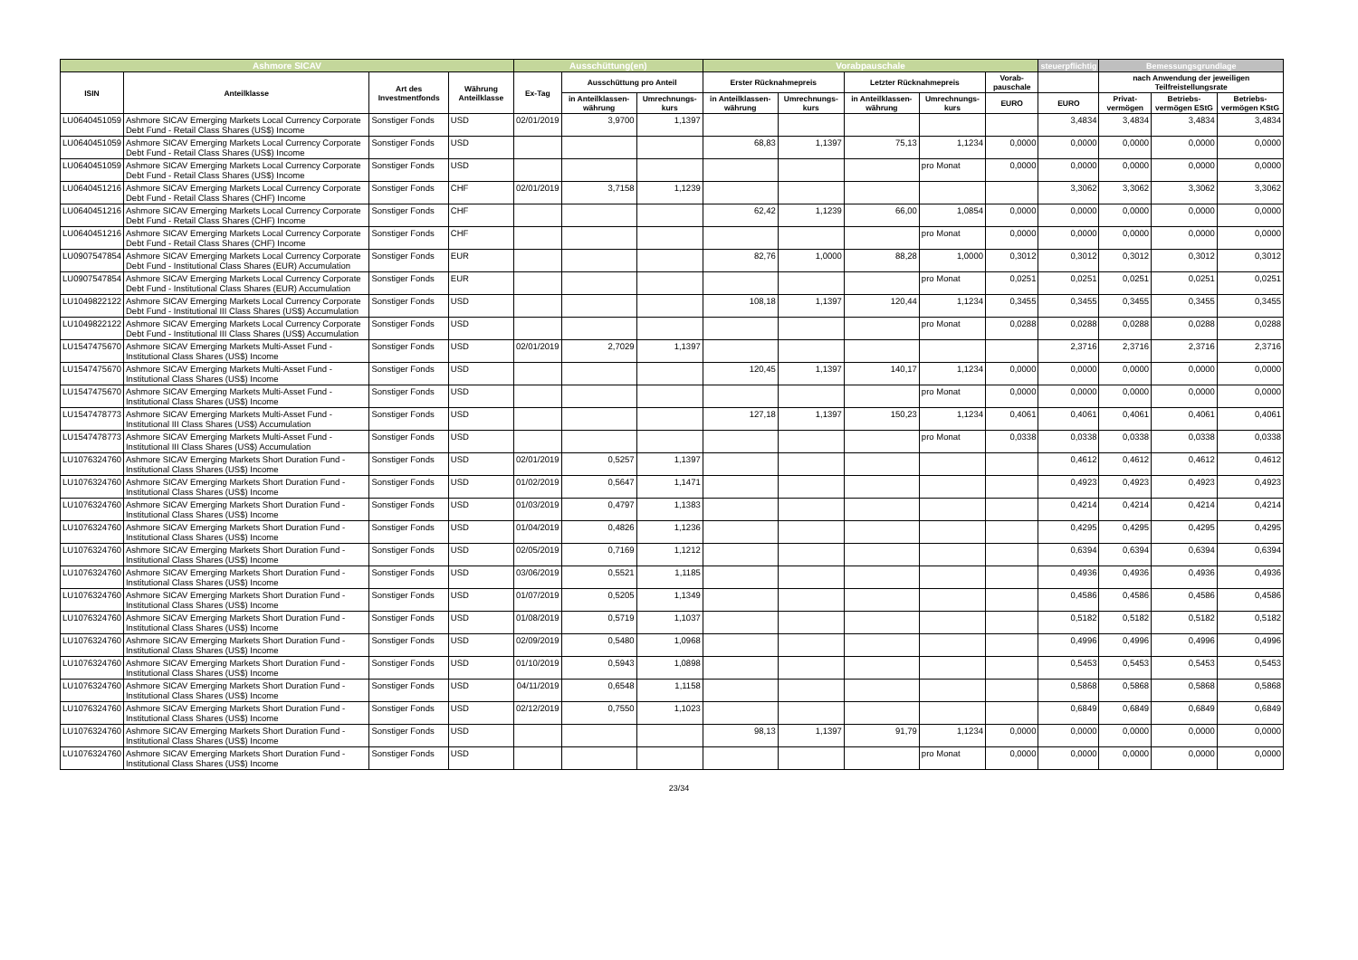| Ashmore SICAV | | | | Ausschüttung(en) | | | Vorabpauschale | | | | | steuerpflichtig | Bemessungsgrundlage | | |
| --- | --- | --- | --- | --- | --- | --- | --- | --- | --- | --- | --- | --- | --- | --- | --- |
| ISIN | Anteilklasse | Art des Investmentfonds | Währung Anteilklasse | Ex-Tag | Ausschüttung pro Anteil | | Erster Rücknahmepreis | | Letzter Rücknahmepreis | | Vorab-pauschale | | nach Anwendung der jeweiligen Teilfreistellungsrate | | |
| | | | | | in Anteilklassen-währung | Umrechnungs-kurs | in Anteilklassen-währung | Umrechnungs-kurs | in Anteilklassen-währung | Umrechnungs-kurs | EURO | EURO | Privat-vermögen | Betriebs-vermögen EStG | Betriebs-vermögen KStG |
| LU0640451059 | Ashmore SICAV Emerging Markets Local Currency Corporate Debt Fund - Retail Class Shares (US$) Income | Sonstiger Fonds | USD | 02/01/2019 | 3,9700 | 1,1397 | | | | | | 3,4834 | 3,4834 | 3,4834 | 3,4834 |
| LU0640451059 | Ashmore SICAV Emerging Markets Local Currency Corporate Debt Fund - Retail Class Shares (US$) Income | Sonstiger Fonds | USD | | | | 68,83 | 1,1397 | 75,13 | 1,1234 | 0,0000 | 0,0000 | 0,0000 | 0,0000 | 0,0000 |
| LU0640451059 | Ashmore SICAV Emerging Markets Local Currency Corporate Debt Fund - Retail Class Shares (US$) Income | Sonstiger Fonds | USD | | | | | | | pro Monat | 0,0000 | 0,0000 | 0,0000 | 0,0000 | 0,0000 |
| LU0640451216 | Ashmore SICAV Emerging Markets Local Currency Corporate Debt Fund - Retail Class Shares (CHF) Income | Sonstiger Fonds | CHF | 02/01/2019 | 3,7158 | 1,1239 | | | | | | 3,3062 | 3,3062 | 3,3062 | 3,3062 |
| LU0640451216 | Ashmore SICAV Emerging Markets Local Currency Corporate Debt Fund - Retail Class Shares (CHF) Income | Sonstiger Fonds | CHF | | | | 62,42 | 1,1239 | 66,00 | 1,0854 | 0,0000 | 0,0000 | 0,0000 | 0,0000 | 0,0000 |
| LU0640451216 | Ashmore SICAV Emerging Markets Local Currency Corporate Debt Fund - Retail Class Shares (CHF) Income | Sonstiger Fonds | CHF | | | | | | | pro Monat | 0,0000 | 0,0000 | 0,0000 | 0,0000 | 0,0000 |
| LU0907547854 | Ashmore SICAV Emerging Markets Local Currency Corporate Debt Fund - Institutional Class Shares (EUR) Accumulation | Sonstiger Fonds | EUR | | | | 82,76 | 1,0000 | 88,28 | 1,0000 | 0,3012 | 0,3012 | 0,3012 | 0,3012 | 0,3012 |
| LU0907547854 | Ashmore SICAV Emerging Markets Local Currency Corporate Debt Fund - Institutional Class Shares (EUR) Accumulation | Sonstiger Fonds | EUR | | | | | | | pro Monat | 0,0251 | 0,0251 | 0,0251 | 0,0251 | 0,0251 |
| LU1049822122 | Ashmore SICAV Emerging Markets Local Currency Corporate Debt Fund - Institutional III Class Shares (US$) Accumulation | Sonstiger Fonds | USD | | | | 108,18 | 1,1397 | 120,44 | 1,1234 | 0,3455 | 0,3455 | 0,3455 | 0,3455 | 0,3455 |
| LU1049822122 | Ashmore SICAV Emerging Markets Local Currency Corporate Debt Fund - Institutional III Class Shares (US$) Accumulation | Sonstiger Fonds | USD | | | | | | | pro Monat | 0,0288 | 0,0288 | 0,0288 | 0,0288 | 0,0288 |
| LU1547475670 | Ashmore SICAV Emerging Markets Multi-Asset Fund - Institutional Class Shares (US$) Income | Sonstiger Fonds | USD | 02/01/2019 | 2,7029 | 1,1397 | | | | | | 2,3716 | 2,3716 | 2,3716 | 2,3716 |
| LU1547475670 | Ashmore SICAV Emerging Markets Multi-Asset Fund - Institutional Class Shares (US$) Income | Sonstiger Fonds | USD | | | | 120,45 | 1,1397 | 140,17 | 1,1234 | 0,0000 | 0,0000 | 0,0000 | 0,0000 | 0,0000 |
| LU1547475670 | Ashmore SICAV Emerging Markets Multi-Asset Fund - Institutional Class Shares (US$) Income | Sonstiger Fonds | USD | | | | | | | pro Monat | 0,0000 | 0,0000 | 0,0000 | 0,0000 | 0,0000 |
| LU1547478773 | Ashmore SICAV Emerging Markets Multi-Asset Fund - Institutional III Class Shares (US$) Accumulation | Sonstiger Fonds | USD | | | | 127,18 | 1,1397 | 150,23 | 1,1234 | 0,4061 | 0,4061 | 0,4061 | 0,4061 | 0,4061 |
| LU1547478773 | Ashmore SICAV Emerging Markets Multi-Asset Fund - Institutional III Class Shares (US$) Accumulation | Sonstiger Fonds | USD | | | | | | | pro Monat | 0,0338 | 0,0338 | 0,0338 | 0,0338 | 0,0338 |
| LU1076324760 | Ashmore SICAV Emerging Markets Short Duration Fund - Institutional Class Shares (US$) Income | Sonstiger Fonds | USD | 02/01/2019 | 0,5257 | 1,1397 | | | | | | 0,4612 | 0,4612 | 0,4612 | 0,4612 |
| LU1076324760 | Ashmore SICAV Emerging Markets Short Duration Fund - Institutional Class Shares (US$) Income | Sonstiger Fonds | USD | 01/02/2019 | 0,5647 | 1,1471 | | | | | | 0,4923 | 0,4923 | 0,4923 | 0,4923 |
| LU1076324760 | Ashmore SICAV Emerging Markets Short Duration Fund - Institutional Class Shares (US$) Income | Sonstiger Fonds | USD | 01/03/2019 | 0,4797 | 1,1383 | | | | | | 0,4214 | 0,4214 | 0,4214 | 0,4214 |
| LU1076324760 | Ashmore SICAV Emerging Markets Short Duration Fund - Institutional Class Shares (US$) Income | Sonstiger Fonds | USD | 01/04/2019 | 0,4826 | 1,1236 | | | | | | 0,4295 | 0,4295 | 0,4295 | 0,4295 |
| LU1076324760 | Ashmore SICAV Emerging Markets Short Duration Fund - Institutional Class Shares (US$) Income | Sonstiger Fonds | USD | 02/05/2019 | 0,7169 | 1,1212 | | | | | | 0,6394 | 0,6394 | 0,6394 | 0,6394 |
| LU1076324760 | Ashmore SICAV Emerging Markets Short Duration Fund - Institutional Class Shares (US$) Income | Sonstiger Fonds | USD | 03/06/2019 | 0,5521 | 1,1185 | | | | | | 0,4936 | 0,4936 | 0,4936 | 0,4936 |
| LU1076324760 | Ashmore SICAV Emerging Markets Short Duration Fund - Institutional Class Shares (US$) Income | Sonstiger Fonds | USD | 01/07/2019 | 0,5205 | 1,1349 | | | | | | 0,4586 | 0,4586 | 0,4586 | 0,4586 |
| LU1076324760 | Ashmore SICAV Emerging Markets Short Duration Fund - Institutional Class Shares (US$) Income | Sonstiger Fonds | USD | 01/08/2019 | 0,5719 | 1,1037 | | | | | | 0,5182 | 0,5182 | 0,5182 | 0,5182 |
| LU1076324760 | Ashmore SICAV Emerging Markets Short Duration Fund - Institutional Class Shares (US$) Income | Sonstiger Fonds | USD | 02/09/2019 | 0,5480 | 1,0968 | | | | | | 0,4996 | 0,4996 | 0,4996 | 0,4996 |
| LU1076324760 | Ashmore SICAV Emerging Markets Short Duration Fund - Institutional Class Shares (US$) Income | Sonstiger Fonds | USD | 01/10/2019 | 0,5943 | 1,0898 | | | | | | 0,5453 | 0,5453 | 0,5453 | 0,5453 |
| LU1076324760 | Ashmore SICAV Emerging Markets Short Duration Fund - Institutional Class Shares (US$) Income | Sonstiger Fonds | USD | 04/11/2019 | 0,6548 | 1,1158 | | | | | | 0,5868 | 0,5868 | 0,5868 | 0,5868 |
| LU1076324760 | Ashmore SICAV Emerging Markets Short Duration Fund - Institutional Class Shares (US$) Income | Sonstiger Fonds | USD | 02/12/2019 | 0,7550 | 1,1023 | | | | | | 0,6849 | 0,6849 | 0,6849 | 0,6849 |
| LU1076324760 | Ashmore SICAV Emerging Markets Short Duration Fund - Institutional Class Shares (US$) Income | Sonstiger Fonds | USD | | | | 98,13 | 1,1397 | 91,79 | 1,1234 | 0,0000 | 0,0000 | 0,0000 | 0,0000 | 0,0000 |
| LU1076324760 | Ashmore SICAV Emerging Markets Short Duration Fund - Institutional Class Shares (US$) Income | Sonstiger Fonds | USD | | | | | | | pro Monat | 0,0000 | 0,0000 | 0,0000 | 0,0000 | 0,0000 |
23/34